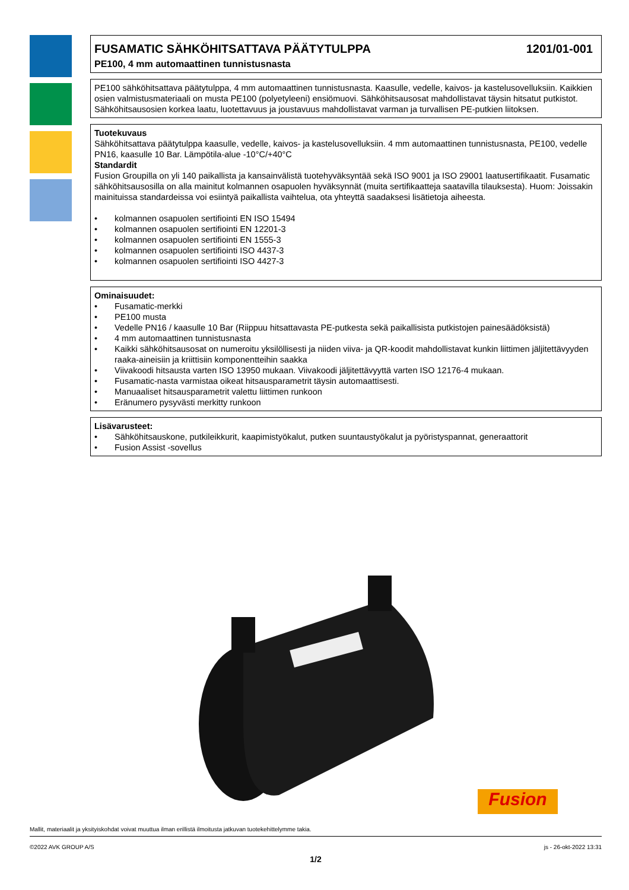FUSAMATIC SÄHKÖHITSATTAVA PÄÄTYTULPPA 1201/01-001
PE100, 4 mm automaattinen tunnistusnasta
PE100 sähköhitsattava päätytulppa, 4 mm automaattinen tunnistusnasta. Kaasulle, vedelle, kaivos- ja kastelusovelluksiin. Kaikkien osien valmistusmateriaali on musta PE100 (polyetyleeni) ensiömuovi. Sähköhitsausosat mahdollistavat täysin hitsatut putkistot. Sähköhitsausosien korkea laatu, luotettavuus ja joustavuus mahdollistavat varman ja turvallisen PE-putkien liitoksen.
Tuotekuvaus
Sähköhitsattava päätytulppa kaasulle, vedelle, kaivos- ja kastelusovelluksiin. 4 mm automaattinen tunnistusnasta, PE100, vedelle PN16, kaasulle 10 Bar. Lämpötila-alue -10°C/+40°C
Standardit
Fusion Groupilla on yli 140 paikallista ja kansainvälistä tuotehyväksyntää sekä ISO 9001 ja ISO 29001 laatusertifikaatit. Fusamatic sähköhitsausosilla on alla mainitut kolmannen osapuolen hyväksynnät (muita sertifikaatteja saatavilla tilauksesta). Huom: Joissakin mainituissa standardeissa voi esiintyä paikallista vaihtelua, ota yhteyttä saadaksesi lisätietoja aiheesta.
• kolmannen osapuolen sertifiointi EN ISO 15494
• kolmannen osapuolen sertifiointi EN 12201-3
• kolmannen osapuolen sertifiointi EN 1555-3
• kolmannen osapuolen sertifiointi ISO 4437-3
• kolmannen osapuolen sertifiointi ISO 4427-3
Ominaisuudet:
• Fusamatic-merkki
• PE100 musta
• Vedelle PN16 / kaasulle 10 Bar (Riippuu hitsattavasta PE-putkesta sekä paikallisista putkistojen painesäädöksistä)
• 4 mm automaattinen tunnistusnasta
• Kaikki sähköhitsausosat on numeroitu yksilöllisesti ja niiden viiva- ja QR-koodit mahdollistavat kunkin liittimen jäljitettävyyden raaka-aineisiin ja kriittisiin komponentteihin saakka
• Viivakoodi hitsausta varten ISO 13950 mukaan. Viivakoodi jäljitettävyyttä varten ISO 12176-4 mukaan.
• Fusamatic-nasta varmistaa oikeat hitsausparametrit täysin automaattisesti.
• Manuaaliset hitsausparametrit valettu liittimen runkoon
• Eränumero pysyvästi merkitty runkoon
Lisävarusteet:
• Sähköhitsauskone, putkileikkurit, kaapimistyökalut, putken suuntaustyökalut ja pyöristyspannat, generaattorit
• Fusion Assist -sovellus
Fusion
Mallit, materiaalit ja yksityiskohdat voivat muuttua ilman erillistä ilmoitusta jatkuvan tuotekehittelymme takia.
©2022 AVK GROUP A/S js - 26-okt-2022 13:31
1/2